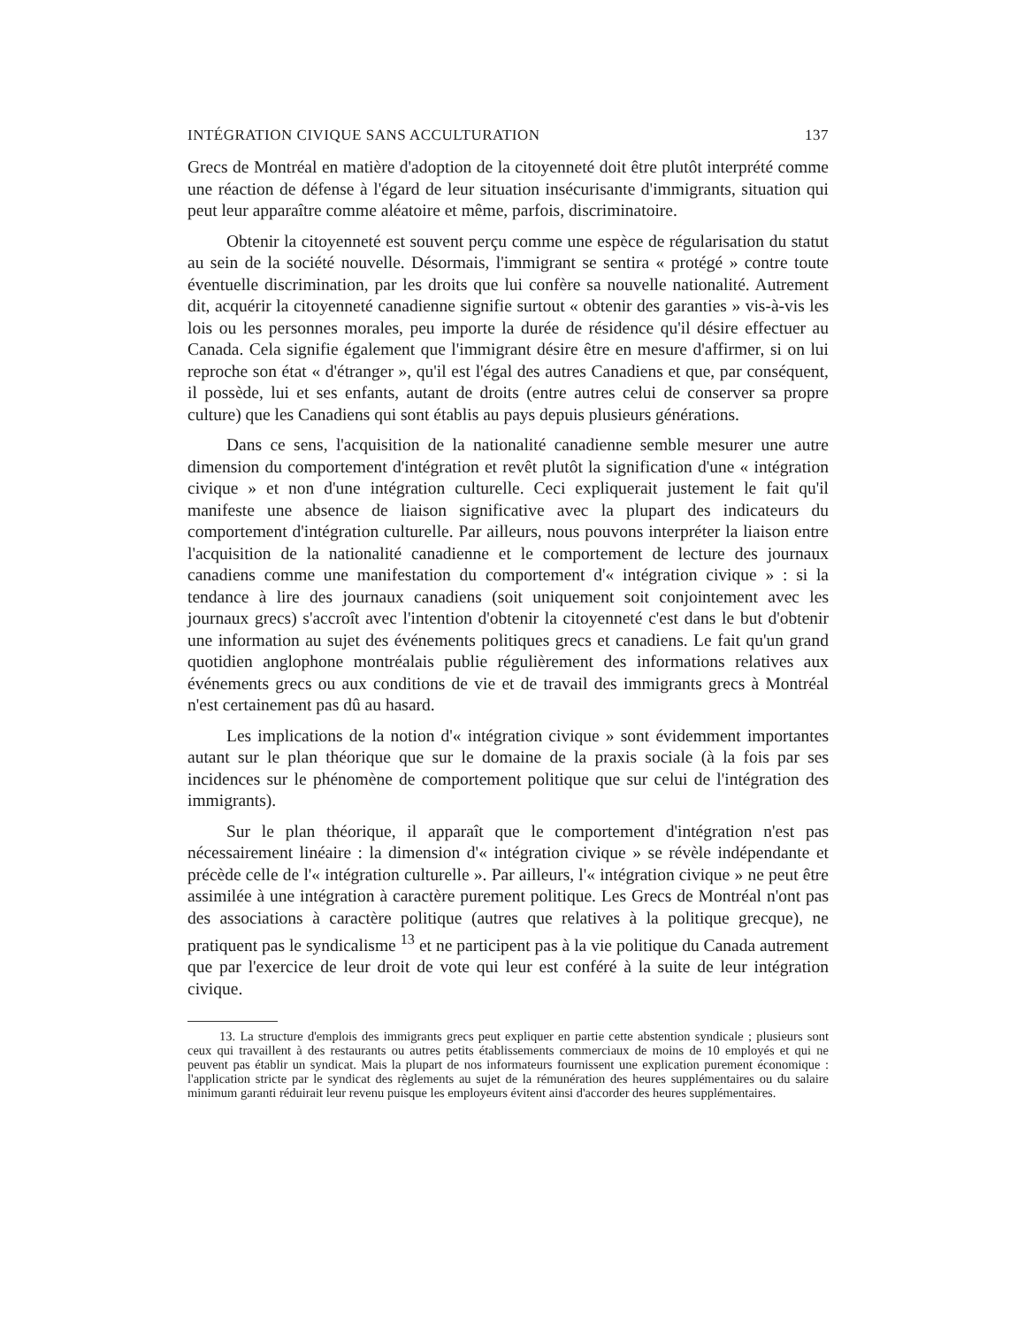INTÉGRATION CIVIQUE SANS ACCULTURATION 137
Grecs de Montréal en matière d'adoption de la citoyenneté doit être plutôt interprété comme une réaction de défense à l'égard de leur situation insécurisante d'immigrants, situation qui peut leur apparaître comme aléatoire et même, parfois, discriminatoire.
Obtenir la citoyenneté est souvent perçu comme une espèce de régularisation du statut au sein de la société nouvelle. Désormais, l'immigrant se sentira « protégé » contre toute éventuelle discrimination, par les droits que lui confère sa nouvelle nationalité. Autrement dit, acquérir la citoyenneté canadienne signifie surtout « obtenir des garanties » vis-à-vis les lois ou les personnes morales, peu importe la durée de résidence qu'il désire effectuer au Canada. Cela signifie également que l'immigrant désire être en mesure d'affirmer, si on lui reproche son état « d'étranger », qu'il est l'égal des autres Canadiens et que, par conséquent, il possède, lui et ses enfants, autant de droits (entre autres celui de conserver sa propre culture) que les Canadiens qui sont établis au pays depuis plusieurs générations.
Dans ce sens, l'acquisition de la nationalité canadienne semble mesurer une autre dimension du comportement d'intégration et revêt plutôt la signification d'une « intégration civique » et non d'une intégration culturelle. Ceci expliquerait justement le fait qu'il manifeste une absence de liaison significative avec la plupart des indicateurs du comportement d'intégration culturelle. Par ailleurs, nous pouvons interpréter la liaison entre l'acquisition de la nationalité canadienne et le comportement de lecture des journaux canadiens comme une manifestation du comportement d'« intégration civique » : si la tendance à lire des journaux canadiens (soit uniquement soit conjointement avec les journaux grecs) s'accroît avec l'intention d'obtenir la citoyenneté c'est dans le but d'obtenir une information au sujet des événements politiques grecs et canadiens. Le fait qu'un grand quotidien anglophone montréalais publie régulièrement des informations relatives aux événements grecs ou aux conditions de vie et de travail des immigrants grecs à Montréal n'est certainement pas dû au hasard.
Les implications de la notion d'« intégration civique » sont évidemment importantes autant sur le plan théorique que sur le domaine de la praxis sociale (à la fois par ses incidences sur le phénomène de comportement politique que sur celui de l'intégration des immigrants).
Sur le plan théorique, il apparaît que le comportement d'intégration n'est pas nécessairement linéaire : la dimension d'« intégration civique » se révèle indépendante et précède celle de l'« intégration culturelle ». Par ailleurs, l'« intégration civique » ne peut être assimilée à une intégration à caractère purement politique. Les Grecs de Montréal n'ont pas des associations à caractère politique (autres que relatives à la politique grecque), ne pratiquent pas le syndicalisme <sup>13</sup> et ne participent pas à la vie politique du Canada autrement que par l'exercice de leur droit de vote qui leur est conféré à la suite de leur intégration civique.
13. La structure d'emplois des immigrants grecs peut expliquer en partie cette abstention syndicale ; plusieurs sont ceux qui travaillent à des restaurants ou autres petits établissements commerciaux de moins de 10 employés et qui ne peuvent pas établir un syndicat. Mais la plupart de nos informateurs fournissent une explication purement économique : l'application stricte par le syndicat des règlements au sujet de la rémunération des heures supplémentaires ou du salaire minimum garanti réduirait leur revenu puisque les employeurs évitent ainsi d'accorder des heures supplémentaires.